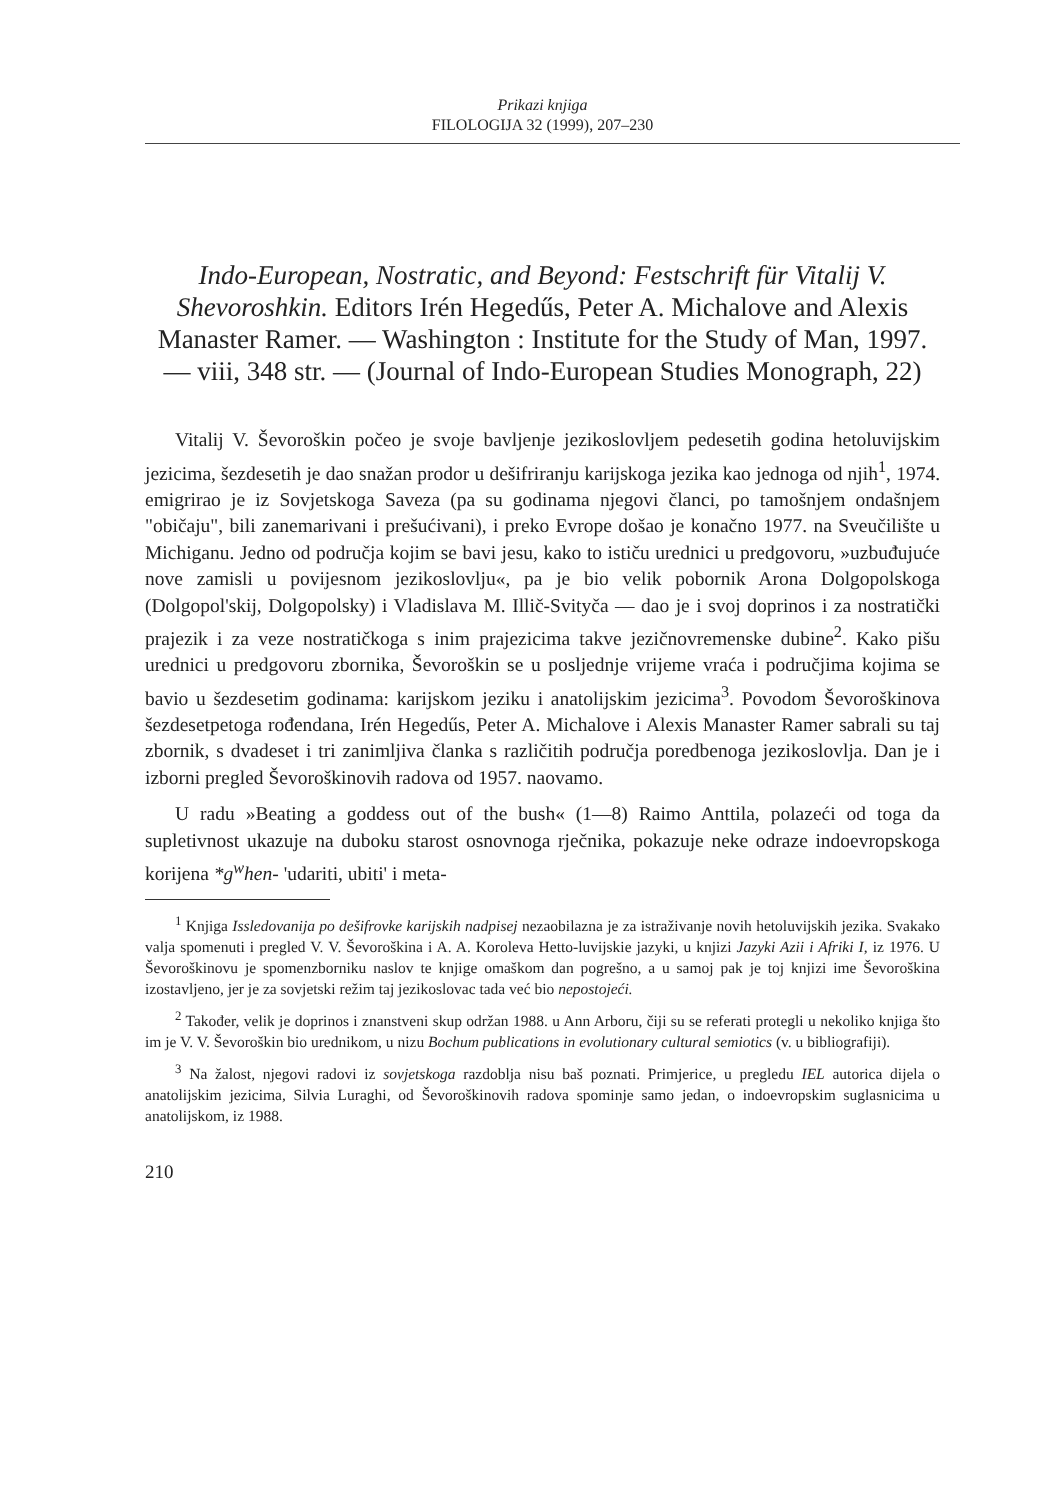Prikazi knjiga
FILOLOGIJA 32 (1999), 207–230
Indo-European, Nostratic, and Beyond: Festschrift für Vitalij V. Shevoroshkin. Editors Irén Hegedűs, Peter A. Michalove and Alexis Manaster Ramer. — Washington : Institute for the Study of Man, 1997. — viii, 348 str. — (Journal of Indo-European Studies Monograph, 22)
Vitalij V. Ševoroškin počeo je svoje bavljenje jezikoslovljem pedesetih godina hetoluvijskim jezicima, šezdesetih je dao snažan prodor u dešifriranju karijskoga jezika kao jednoga od njih<sup>1</sup>, 1974. emigrirao je iz Sovjetskoga Saveza (pa su godinama njegovi članci, po tamošnjem ondašnjem "običaju", bili zanemarivani i prešućivani), i preko Evrope došao je konačno 1977. na Sveučilište u Michiganu. Jedno od područja kojim se bavi jesu, kako to ističu urednici u predgovoru, »uzbuđujuće nove zamisli u povijesnom jezikoslovlju«, pa je bio velik pobornik Arona Dolgopolskoga (Dolgopol'skij, Dolgopolsky) i Vladislava M. Illič-Svityča — dao je i svoj doprinos i za nostratički prajezik i za veze nostratičkoga s inim prajezicima takve jezičnovremenske dubine<sup>2</sup>. Kako pišu urednici u predgovoru zbornika, Ševoroškin se u posljednje vrijeme vraća i područjima kojima se bavio u šezdesetim godinama: karijskom jeziku i anatolijskim jezicima<sup>3</sup>. Povodom Ševoroškinova šezdesetpetoga rođendana, Irén Hegedűs, Peter A. Michalove i Alexis Manaster Ramer sabrali su taj zbornik, s dvadeset i tri zanimljiva članka s različitih područja poredbenoga jezikoslovlja. Dan je i izborni pregled Ševoroškinovih radova od 1957. naovamo.
U radu »Beating a goddess out of the bush« (1—8) Raimo Anttila, polazeći od toga da supletivnost ukazuje na duboku starost osnovnoga rječnika, pokazuje neke odraze indoevropskoga korijena *g<sup>w</sup>hen- 'udariti, ubiti' i meta-
<sup>1</sup> Knjiga Issledovanija po dešifrovke karijskih nadpisej nezaobilazna je za istraživanje novih hetoluvijskih jezika. Svakako valja spomenuti i pregled V. V. Ševoroškina i A. A. Koroleva Hetto-luvijskie jazyki, u knjizi Jazyki Azii i Afriki I, iz 1976. U Ševoroškinovu je spomenzborniku naslov te knjige omaškom dan pogrešno, a u samoj pak je toj knjizi ime Ševoroškina izostavljeno, jer je za sovjetski režim taj jezikoslovac tada već bio nepostojeći.
<sup>2</sup> Također, velik je doprinos i znanstveni skup održan 1988. u Ann Arboru, čiji su se referati protegli u nekoliko knjiga što im je V. V. Ševoroškin bio urednikom, u nizu Bochum publications in evolutionary cultural semiotics (v. u bibliografiji).
<sup>3</sup> Na žalost, njegovi radovi iz sovjetskoga razdoblja nisu baš poznati. Primjerice, u pregledu IEL autorica dijela o anatolijskim jezicima, Silvia Luraghi, od Ševoroškinovih radova spominje samo jedan, o indoevropskim suglasnicima u anatolijskom, iz 1988.
210